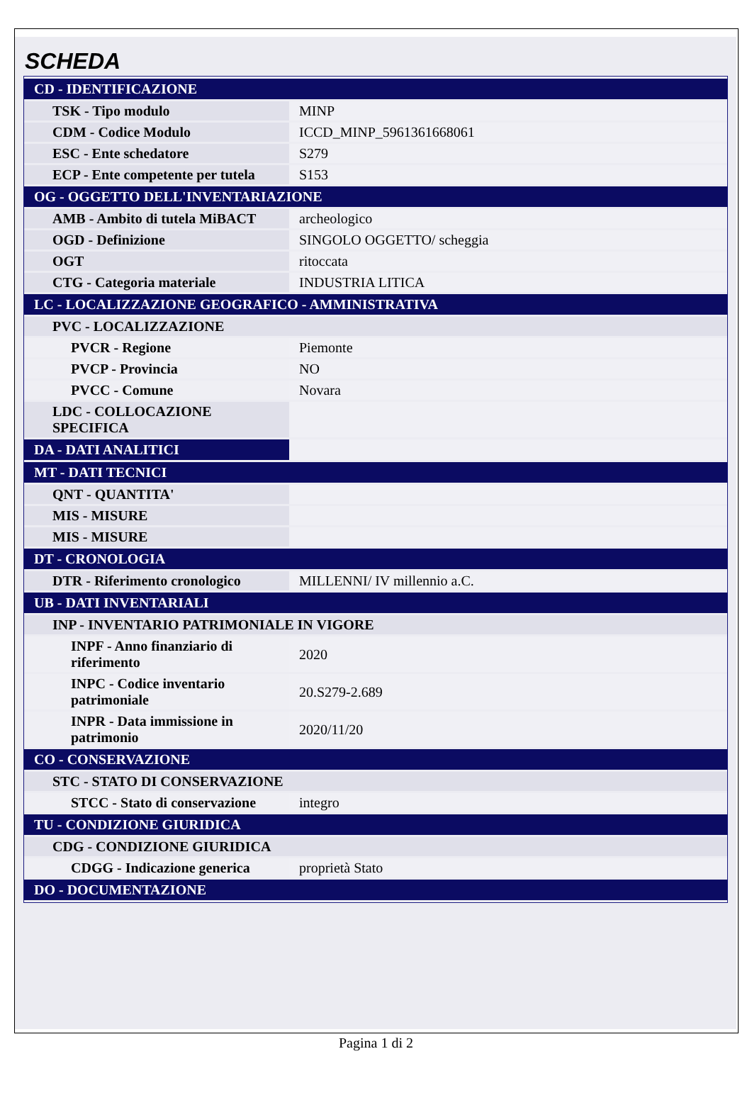SCHEDA
| CD - IDENTIFICAZIONE | |
| TSK - Tipo modulo | MINP |
| CDM - Codice Modulo | ICCD_MINP_5961361668061 |
| ESC - Ente schedatore | S279 |
| ECP - Ente competente per tutela | S153 |
| OG - OGGETTO DELL'INVENTARIAZIONE | |
| AMB - Ambito di tutela MiBACT | archeologico |
| OGD - Definizione | SINGOLO OGGETTO/ scheggia |
| OGT | ritoccata |
| CTG - Categoria materiale | INDUSTRIA LITICA |
| LC - LOCALIZZAZIONE GEOGRAFICO - AMMINISTRATIVA | |
| PVC - LOCALIZZAZIONE | |
| PVCR - Regione | Piemonte |
| PVCP - Provincia | NO |
| PVCC - Comune | Novara |
| LDC - COLLOCAZIONE SPECIFICA | |
| DA - DATI ANALITICI | |
| MT - DATI TECNICI | |
| QNT - QUANTITA' | |
| MIS - MISURE | |
| MIS - MISURE | |
| DT - CRONOLOGIA | |
| DTR - Riferimento cronologico | MILLENNI/ IV millennio a.C. |
| UB - DATI INVENTARIALI | |
| INP - INVENTARIO PATRIMONIALE IN VIGORE | |
| INPF - Anno finanziario di riferimento | 2020 |
| INPC - Codice inventario patrimoniale | 20.S279-2.689 |
| INPR - Data immissione in patrimonio | 2020/11/20 |
| CO - CONSERVAZIONE | |
| STC - STATO DI CONSERVAZIONE | |
| STCC - Stato di conservazione | integro |
| TU - CONDIZIONE GIURIDICA | |
| CDG - CONDIZIONE GIURIDICA | |
| CDGG - Indicazione generica | proprietà Stato |
| DO - DOCUMENTAZIONE | |
Pagina 1 di 2